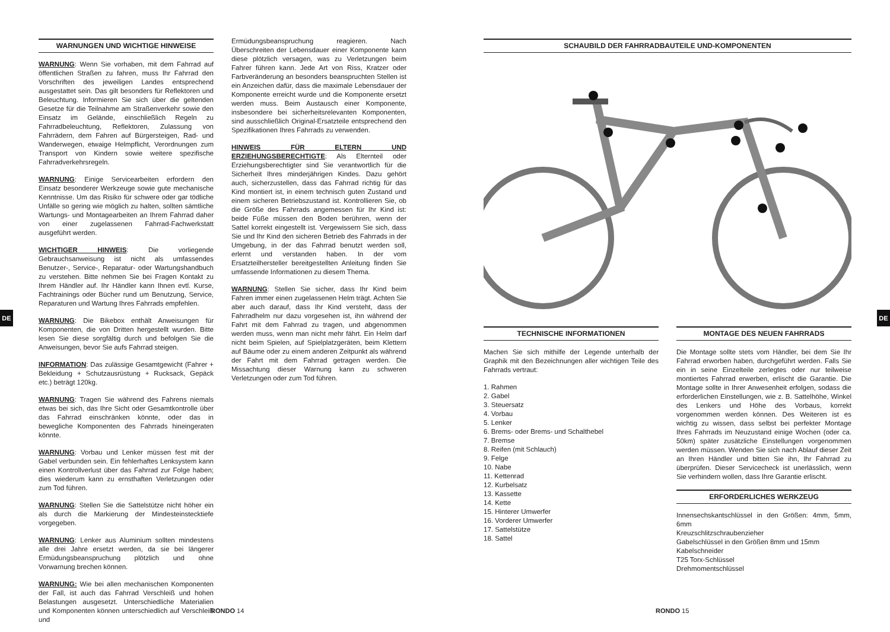DE DE
WARNUNGEN UND WICHTIGE HINWEISE
WARNUNG: Wenn Sie vorhaben, mit dem Fahrrad auf öffentlichen Straßen zu fahren, muss Ihr Fahrrad den Vorschriften des jeweiligen Landes entsprechend ausgestattet sein. Das gilt besonders für Reflektoren und Beleuchtung. Informieren Sie sich über die geltenden Gesetze für die Teilnahme am Straßenverkehr sowie den Einsatz im Gelände, einschließlich Regeln zu Fahrradbeleuchtung, Reflektoren, Zulassung von Fahrrädern, dem Fahren auf Bürgersteigen, Rad- und Wanderwegen, etwaige Helmpflicht, Verordnungen zum Transport von Kindern sowie weitere spezifische Fahrradverkehrsregeln.
WARNUNG: Einige Servicearbeiten erfordern den Einsatz besonderer Werkzeuge sowie gute mechanische Kenntnisse. Um das Risiko für schwere oder gar tödliche Unfälle so gering wie möglich zu halten, sollten sämtliche Wartungs- und Montagearbeiten an Ihrem Fahrrad daher von einer zugelassenen Fahrrad-Fachwerkstatt ausgeführt werden.
WICHTIGER HINWEIS: Die vorliegende Gebrauchsanweisung ist nicht als umfassendes Benutzer-, Service-, Reparatur- oder Wartungshandbuch zu verstehen. Bitte nehmen Sie bei Fragen Kontakt zu Ihrem Händler auf. Ihr Händler kann Ihnen evtl. Kurse, Fachtrainings oder Bücher rund um Benutzung, Service, Reparaturen und Wartung Ihres Fahrrads empfehlen.
WARNUNG: Die Bikebox enthält Anweisungen für Komponenten, die von Dritten hergestellt wurden. Bitte lesen Sie diese sorgfältig durch und befolgen Sie die Anweisungen, bevor Sie aufs Fahrrad steigen.
INFORMATION: Das zulässige Gesamtgewicht (Fahrer + Bekleidung + Schutzausrüstung + Rucksack, Gepäck etc.) beträgt 120kg.
WARNUNG: Tragen Sie während des Fahrens niemals etwas bei sich, das Ihre Sicht oder Gesamtkontrolle über das Fahrrad einschränken könnte, oder das in bewegliche Komponenten des Fahrrads hineingeraten könnte.
WARNUNG: Vorbau und Lenker müssen fest mit der Gabel verbunden sein. Ein fehlerhaftes Lenksystem kann einen Kontrollverlust über das Fahrrad zur Folge haben; dies wiederum kann zu ernsthaften Verletzungen oder zum Tod führen.
WARNUNG: Stellen Sie die Sattelstütze nicht höher ein als durch die Markierung der Mindesteinstecktiefe vorgegeben.
WARNUNG: Lenker aus Aluminium sollten mindestens alle drei Jahre ersetzt werden, da sie bei längerer Ermüdungsbeanspruchung plötzlich und ohne Vorwarnung brechen können.
WARNUNG: Wie bei allen mechanischen Komponenten der Fall, ist auch das Fahrrad Verschleiß und hohen Belastungen ausgesetzt. Unterschiedliche Materialien und Komponenten können unterschiedlich auf Verschleiß und
Ermüdungsbeanspruchung reagieren. Nach Überschreiten der Lebensdauer einer Komponente kann diese plötzlich versagen, was zu Verletzungen beim Fahrer führen kann. Jede Art von Riss, Kratzer oder Farbveränderung an besonders beanspruchten Stellen ist ein Anzeichen dafür, dass die maximale Lebensdauer der Komponente erreicht wurde und die Komponente ersetzt werden muss. Beim Austausch einer Komponente, insbesondere bei sicherheitsrelevanten Komponenten, sind ausschließlich Original-Ersatzteile entsprechend den Spezifikationen Ihres Fahrrads zu verwenden.
HINWEIS FÜR ELTERN UND ERZIEHUNGSBERECHTIGTE: Als Elternteil oder Erziehungsberechtigter sind Sie verantwortlich für die Sicherheit Ihres minderjährigen Kindes. Dazu gehört auch, sicherzustellen, dass das Fahrrad richtig für das Kind montiert ist, in einem technisch guten Zustand und einem sicheren Betriebszustand ist. Kontrollieren Sie, ob die Größe des Fahrrads angemessen für Ihr Kind ist: beide Füße müssen den Boden berühren, wenn der Sattel korrekt eingestellt ist. Vergewissern Sie sich, dass Sie und Ihr Kind den sicheren Betrieb des Fahrrads in der Umgebung, in der das Fahrrad benutzt werden soll, erlernt und verstanden haben. In der vom Ersatzteilhersteller bereitgestellten Anleitung finden Sie umfassende Informationen zu diesem Thema.
WARNUNG: Stellen Sie sicher, dass Ihr Kind beim Fahren immer einen zugelassenen Helm trägt. Achten Sie aber auch darauf, dass Ihr Kind versteht, dass der Fahrradhelm nur dazu vorgesehen ist, ihn während der Fahrt mit dem Fahrrad zu tragen, und abgenommen werden muss, wenn man nicht mehr fährt. Ein Helm darf nicht beim Spielen, auf Spielplatzgeräten, beim Klettern auf Bäume oder zu einem anderen Zeitpunkt als während der Fahrt mit dem Fahrrad getragen werden. Die Missachtung dieser Warnung kann zu schweren Verletzungen oder zum Tod führen.
SCHAUBILD DER FAHRRADBAUTEILE UND-KOMPONENTEN
TECHNISCHE INFORMATIONEN
Machen Sie sich mithilfe der Legende unterhalb der Graphik mit den Bezeichnungen aller wichtigen Teile des Fahrrads vertraut:
1. Rahmen
2. Gabel
3. Steuersatz
4. Vorbau
5. Lenker
6. Brems- oder Brems- und Schalthebel
7. Bremse
8. Reifen (mit Schlauch)
9. Felge
10. Nabe
11. Kettenrad
12. Kurbelsatz
13. Kassette
14. Kette
15. Hinterer Umwerfer
16. Vorderer Umwerfer
17. Sattelstütze
18. Sattel
MONTAGE DES NEUEN FAHRRADS
Die Montage sollte stets vom Händler, bei dem Sie Ihr Fahrrad erworben haben, durchgeführt werden. Falls Sie ein in seine Einzelteile zerlegtes oder nur teilweise montiertes Fahrrad erwerben, erlischt die Garantie. Die Montage sollte in Ihrer Anwesenheit erfolgen, sodass die erforderlichen Einstellungen, wie z. B. Sattelhöhe, Winkel des Lenkers und Höhe des Vorbaus, korrekt vorgenommen werden können. Des Weiteren ist es wichtig zu wissen, dass selbst bei perfekter Montage Ihres Fahrrads im Neuzustand einige Wochen (oder ca. 50km) später zusätzliche Einstellungen vorgenommen werden müssen. Wenden Sie sich nach Ablauf dieser Zeit an Ihren Händler und bitten Sie ihn, Ihr Fahrrad zu überprüfen. Dieser Servicecheck ist unerlässlich, wenn Sie verhindern wollen, dass Ihre Garantie erlischt.
ERFORDERLICHES WERKZEUG
Innensechskantschlüssel in den Größen: 4mm, 5mm, 6mm
Kreuzschlitzschraubenzieher
Gabelschlüssel in den Größen 8mm und 15mm
Kabelschneider
T25 Torx-Schlüssel
Drehmomentschlüssel
RONDO 14 RONDO 15